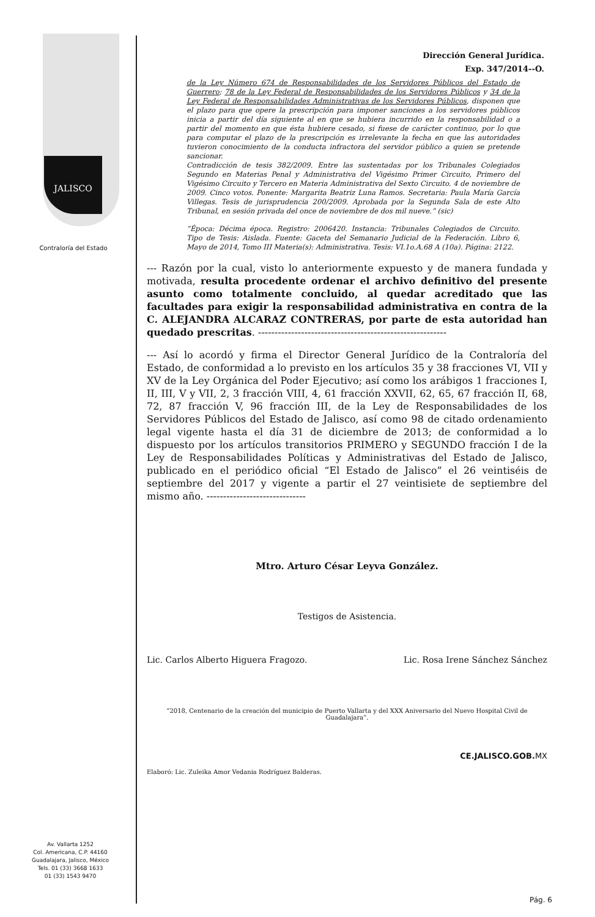JALISCO
Contraloría del Estado
Av. Vallarta 1252
Col. Americana, C.P. 44160
Guadalajara, Jalisco, México
Tels. 01 (33) 3668 1633
01 (33) 1543 9470
Dirección General Jurídica.
Exp. 347/2014--O.
de la Ley Número 674 de Responsabilidades de los Servidores Públicos del Estado de Guerrero; 78 de la Ley Federal de Responsabilidades de los Servidores Públicos y 34 de la Ley Federal de Responsabilidades Administrativas de los Servidores Públicos, disponen que el plazo para que opere la prescripción para imponer sanciones a los servidores públicos inicia a partir del día siguiente al en que se hubiera incurrido en la responsabilidad o a partir del momento en que ésta hubiere cesado, si fuese de carácter continuo, por lo que para computar el plazo de la prescripción es irrelevante la fecha en que las autoridades tuvieron conocimiento de la conducta infractora del servidor público a quien se pretende sancionar.
Contradicción de tesis 382/2009. Entre las sustentadas por los Tribunales Colegiados Segundo en Materias Penal y Administrativa del Vigésimo Primer Circuito, Primero del Vigésimo Circuito y Tercero en Materia Administrativa del Sexto Circuito. 4 de noviembre de 2009. Cinco votos. Ponente: Margarita Beatriz Luna Ramos. Secretaria: Paula María García Villegas. Tesis de jurisprudencia 200/2009. Aprobada por la Segunda Sala de este Alto Tribunal, en sesión privada del once de noviembre de dos mil nueve.” (sic)
“Época: Décima época. Registro: 2006420. Instancia: Tribunales Colegiados de Circuito. Tipo de Tesis: Aislada. Fuente: Gaceta del Semanario Judicial de la Federación. Libro 6, Mayo de 2014, Tomo III Materia(s): Administrativa. Tesis: VI.1o.A.68 A (10a). Página: 2122.
--- Razón por la cual, visto lo anteriormente expuesto y de manera fundada y motivada, resulta procedente ordenar el archivo definitivo del presente asunto como totalmente concluido, al quedar acreditado que las facultades para exigir la responsabilidad administrativa en contra de la C. ALEJANDRA ALCARAZ CONTRERAS, por parte de esta autoridad han quedado prescritas. ---------------------------------------------------------
--- Así lo acordó y firma el Director General Jurídico de la Contraloría del Estado, de conformidad a lo previsto en los artículos 35 y 38 fracciones VI, VII y XV de la Ley Orgánica del Poder Ejecutivo; así como los arábigos 1 fracciones I, II, III, V y VII, 2, 3 fracción VIII, 4, 61 fracción XXVII, 62, 65, 67 fracción II, 68, 72, 87 fracción V, 96 fracción III, de la Ley de Responsabilidades de los Servidores Públicos del Estado de Jalisco, así como 98 de citado ordenamiento legal vigente hasta el día 31 de diciembre de 2013; de conformidad a lo dispuesto por los artículos transitorios PRIMERO y SEGUNDO fracción I de la Ley de Responsabilidades Políticas y Administrativas del Estado de Jalisco, publicado en el periódico oficial “El Estado de Jalisco” el 26 veintiséis de septiembre del 2017 y vigente a partir el 27 veintisiete de septiembre del mismo año. ------------------------------
Mtro. Arturo César Leyva González.
Testigos de Asistencia.
Lic. Carlos Alberto Higuera Fragozo. Lic. Rosa Irene Sánchez Sánchez
“2018, Centenario de la creación del municipio de Puerto Vallarta y del XXX Aniversario del Nuevo Hospital Civil de Guadalajara”.
Elaboró: Lic. Zuleika Amor Vedania Rodríguez Balderas. CE.JALISCO.GOB.MX
Pág. 6